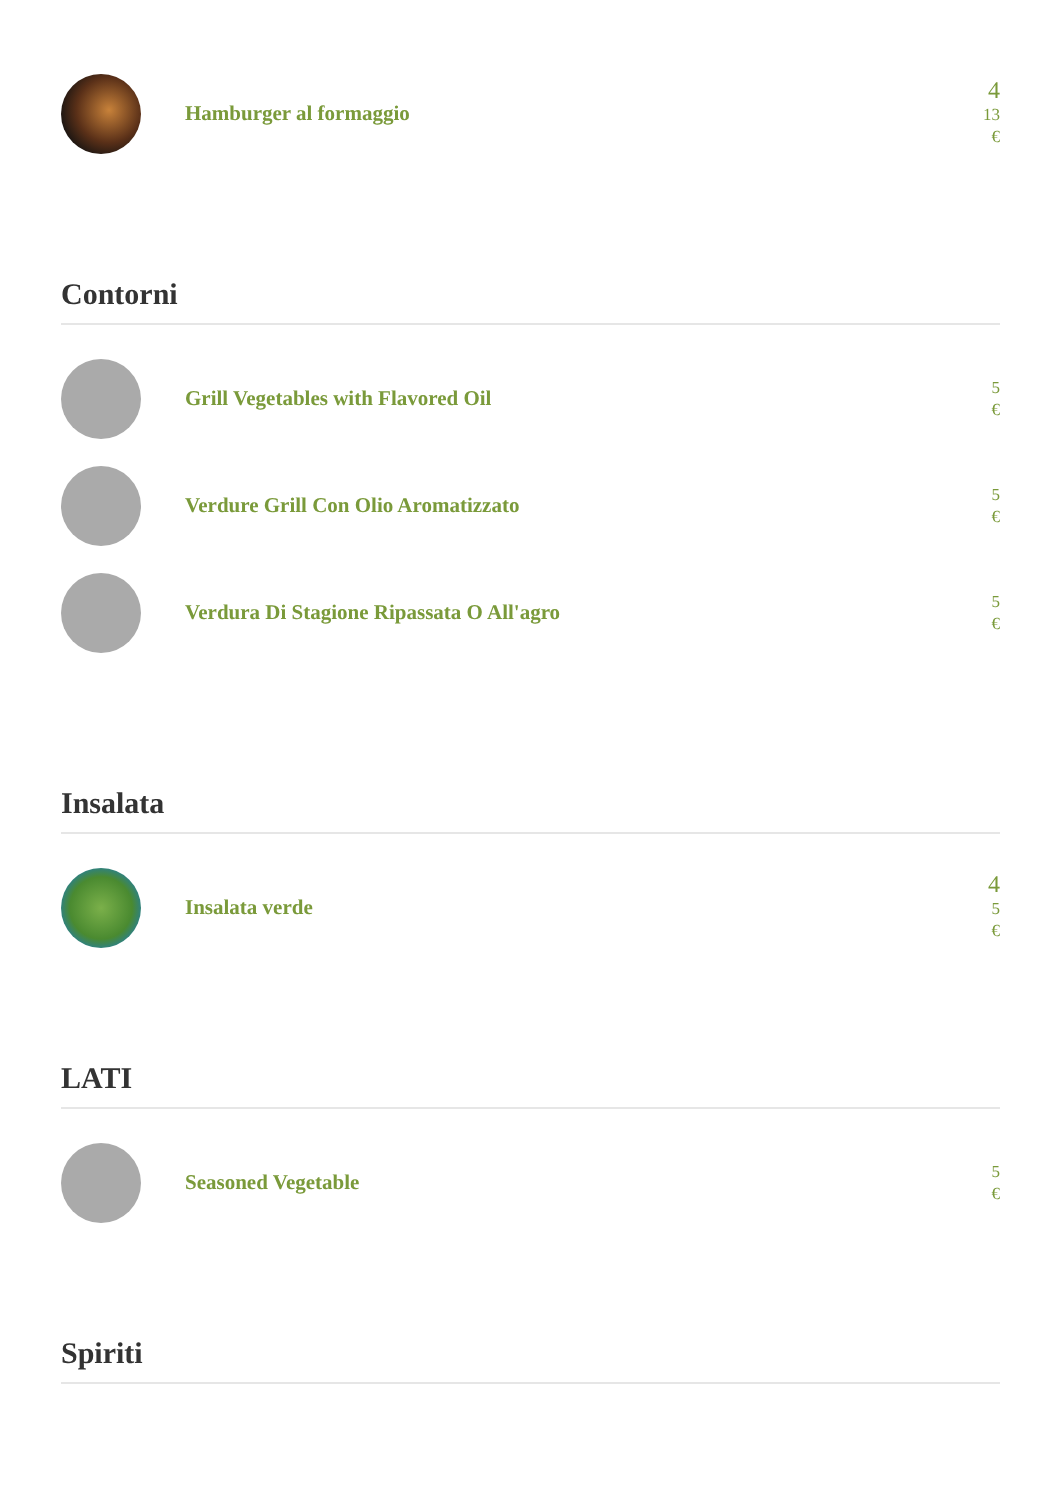Hamburger al formaggio
4
13
€
Contorni
Grill Vegetables with Flavored Oil
5
€
Verdure Grill Con Olio Aromatizzato
5
€
Verdura Di Stagione Ripassata O All'agro
5
€
Insalata
Insalata verde
4
5
€
LATI
Seasoned Vegetable
5
€
Spiriti